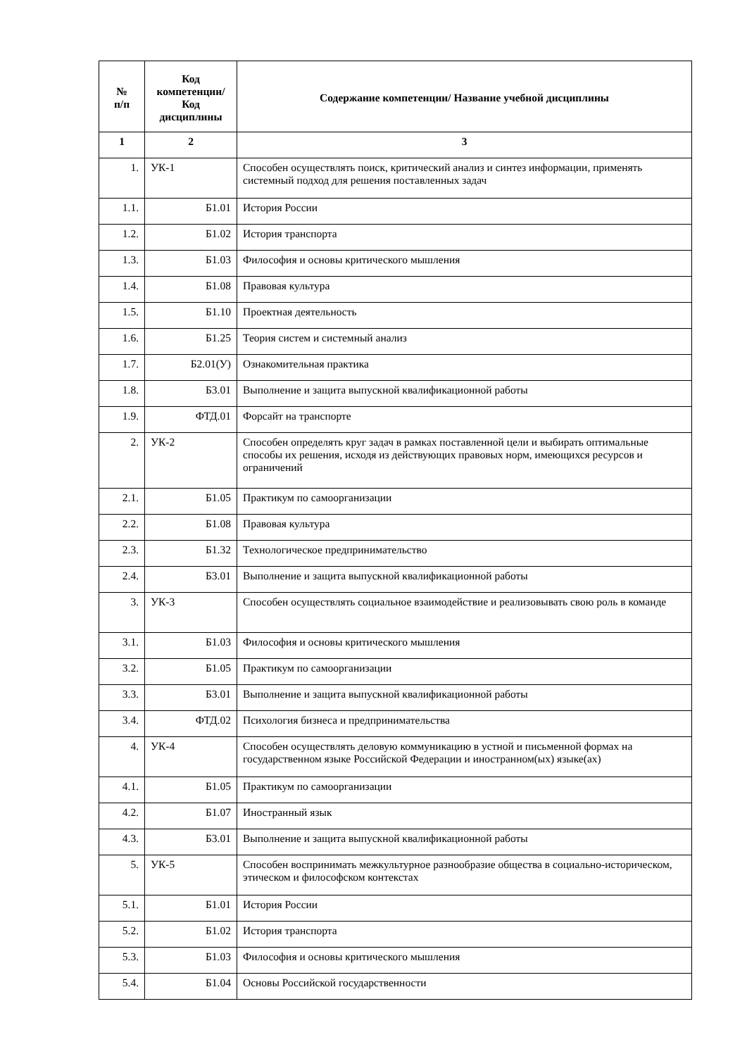| № п/п | Код компетенции/ Код дисциплины | Содержание компетенции/ Название учебной дисциплины |
| --- | --- | --- |
| 1 | 2 | 3 |
| 1. | УК-1 | Способен осуществлять поиск, критический анализ и синтез информации, применять системный подход для решения поставленных задач |
| 1.1. | Б1.01 | История России |
| 1.2. | Б1.02 | История транспорта |
| 1.3. | Б1.03 | Философия и основы критического мышления |
| 1.4. | Б1.08 | Правовая культура |
| 1.5. | Б1.10 | Проектная деятельность |
| 1.6. | Б1.25 | Теория систем и системный анализ |
| 1.7. | Б2.01(У) | Ознакомительная практика |
| 1.8. | Б3.01 | Выполнение и защита выпускной квалификационной работы |
| 1.9. | ФТД.01 | Форсайт на транспорте |
| 2. | УК-2 | Способен определять круг задач в рамках поставленной цели и выбирать оптимальные способы их решения, исходя из действующих правовых норм, имеющихся ресурсов и ограничений |
| 2.1. | Б1.05 | Практикум по самоорганизации |
| 2.2. | Б1.08 | Правовая культура |
| 2.3. | Б1.32 | Технологическое предпринимательство |
| 2.4. | Б3.01 | Выполнение и защита выпускной квалификационной работы |
| 3. | УК-3 | Способен осуществлять социальное взаимодействие и реализовывать свою роль в команде |
| 3.1. | Б1.03 | Философия и основы критического мышления |
| 3.2. | Б1.05 | Практикум по самоорганизации |
| 3.3. | Б3.01 | Выполнение и защита выпускной квалификационной работы |
| 3.4. | ФТД.02 | Психология бизнеса и предпринимательства |
| 4. | УК-4 | Способен осуществлять деловую коммуникацию в устной и письменной формах на государственном языке Российской Федерации и иностранном(ых) языке(ах) |
| 4.1. | Б1.05 | Практикум по самоорганизации |
| 4.2. | Б1.07 | Иностранный язык |
| 4.3. | Б3.01 | Выполнение и защита выпускной квалификационной работы |
| 5. | УК-5 | Способен воспринимать межкультурное разнообразие общества в социально-историческом, этическом и философском контекстах |
| 5.1. | Б1.01 | История России |
| 5.2. | Б1.02 | История транспорта |
| 5.3. | Б1.03 | Философия и основы критического мышления |
| 5.4. | Б1.04 | Основы Российской государственности |